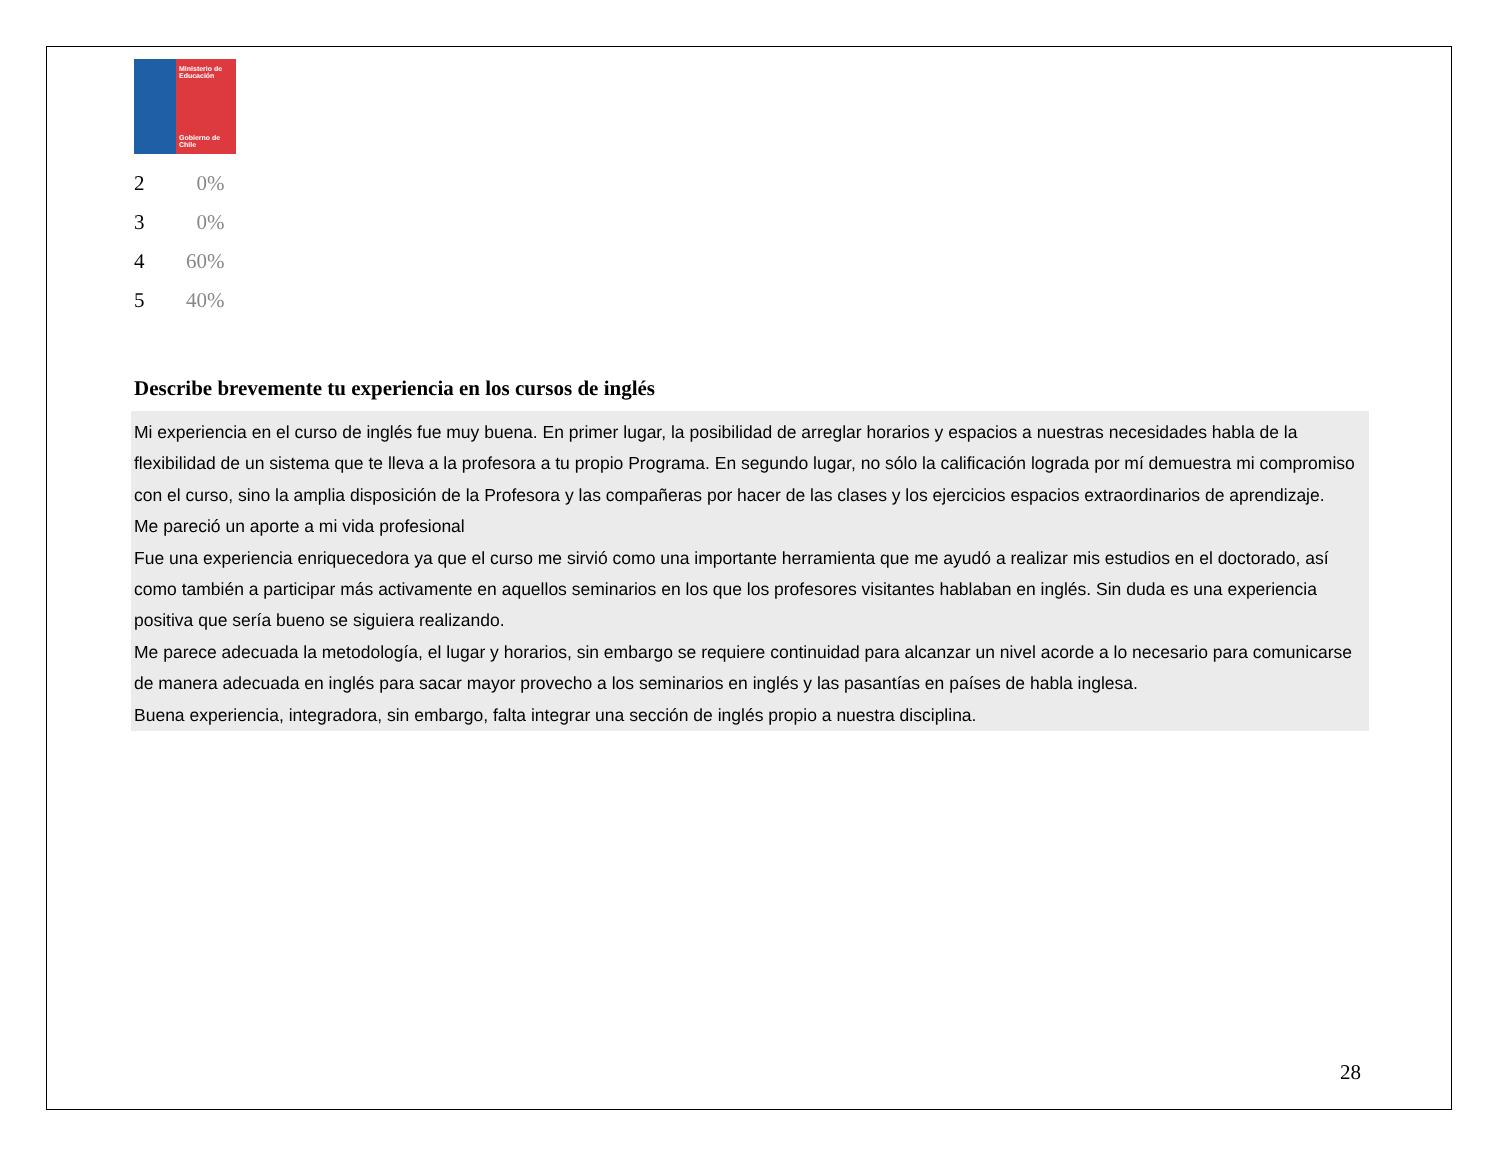Ministerio de Educación
Gobierno de Chile
| 2 | 0% |
| 3 | 0% |
| 4 | 60% |
| 5 | 40% |
Describe brevemente tu experiencia en los cursos de inglés
Mi experiencia en el curso de inglés fue muy buena. En primer lugar, la posibilidad de arreglar horarios y espacios a nuestras necesidades habla de la flexibilidad de un sistema que te lleva a la profesora a tu propio Programa. En segundo lugar, no sólo la calificación lograda por mí demuestra mi compromiso con el curso, sino la amplia disposición de la Profesora y las compañeras por hacer de las clases y los ejercicios espacios extraordinarios de aprendizaje.
Me pareció un aporte a mi vida profesional
Fue una experiencia enriquecedora ya que el curso me sirvió como una importante herramienta que me ayudó a realizar mis estudios en el doctorado, así como también a participar más activamente en aquellos seminarios en los que los profesores visitantes hablaban en inglés. Sin duda es una experiencia positiva que sería bueno se siguiera realizando.
Me parece adecuada la metodología, el lugar y horarios, sin embargo se requiere continuidad para alcanzar un nivel acorde a lo necesario para comunicarse de manera adecuada en inglés para sacar mayor provecho a los seminarios en inglés y las pasantías en países de habla inglesa.
Buena experiencia, integradora, sin embargo, falta integrar una sección de inglés propio a nuestra disciplina.
28